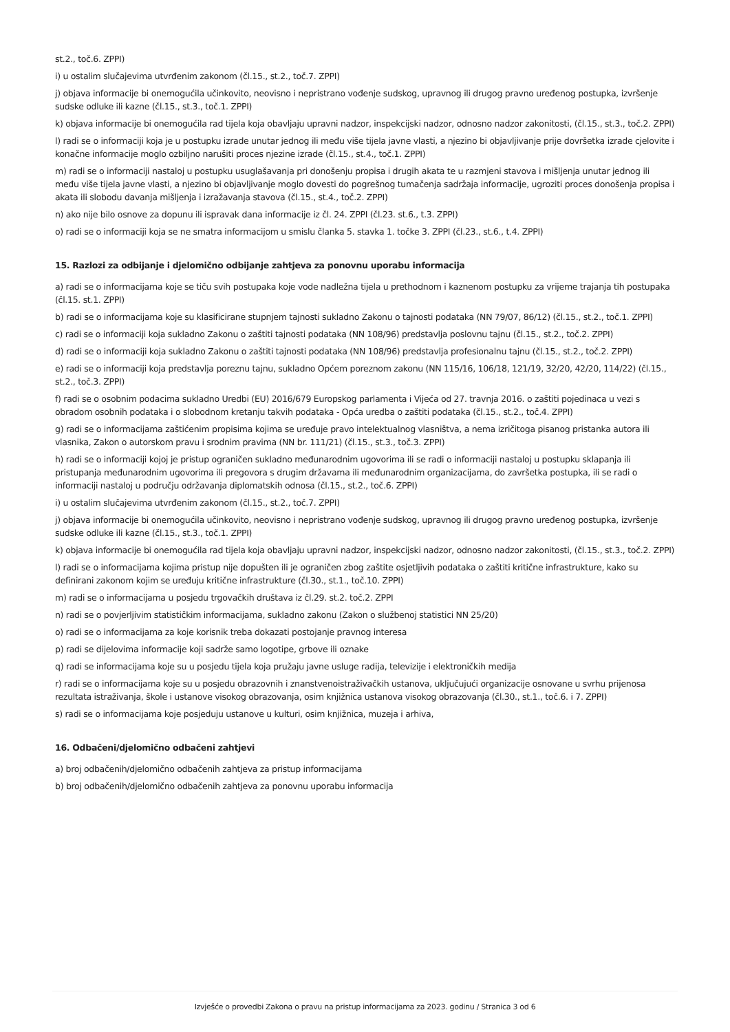st.2., toč.6. ZPPI)
i) u ostalim slučajevima utvrđenim zakonom (čl.15., st.2., toč.7. ZPPI)
j) objava informacije bi onemogućila učinkovito, neovisno i nepristrano vođenje sudskog, upravnog ili drugog pravno uređenog postupka, izvršenje sudske odluke ili kazne (čl.15., st.3., toč.1. ZPPI)
k) objava informacije bi onemogućila rad tijela koja obavljaju upravni nadzor, inspekcijski nadzor, odnosno nadzor zakonitosti, (čl.15., st.3., toč.2. ZPPI)
l) radi se o informaciji koja je u postupku izrade unutar jednog ili među više tijela javne vlasti, a njezino bi objavljivanje prije dovršetka izrade cjelovite i konačne informacije moglo ozbiljno narušiti proces njezine izrade (čl.15., st.4., toč.1. ZPPI)
m) radi se o informaciji nastaloj u postupku usuglašavanja pri donošenju propisa i drugih akata te u razmjeni stavova i mišljenja unutar jednog ili među više tijela javne vlasti, a njezino bi objavljivanje moglo dovesti do pogrešnog tumačenja sadržaja informacije, ugroziti proces donošenja propisa i akata ili slobodu davanja mišljenja i izražavanja stavova (čl.15., st.4., toč.2. ZPPI)
n) ako nije bilo osnove za dopunu ili ispravak dana informacije iz čl. 24. ZPPI (čl.23. st.6., t.3. ZPPI)
o) radi se o informaciji koja se ne smatra informacijom u smislu članka 5. stavka 1. točke 3. ZPPI (čl.23., st.6., t.4. ZPPI)
15. Razlozi za odbijanje i djelomično odbijanje zahtjeva za ponovnu uporabu informacija
a) radi se o informacijama koje se tiču svih postupaka koje vode nadležna tijela u prethodnom i kaznenom postupku za vrijeme trajanja tih postupaka (čl.15. st.1. ZPPI)
b) radi se o informacijama koje su klasificirane stupnjem tajnosti sukladno Zakonu o tajnosti podataka (NN 79/07, 86/12) (čl.15., st.2., toč.1. ZPPI)
c) radi se o informaciji koja sukladno Zakonu o zaštiti tajnosti podataka (NN 108/96) predstavlja poslovnu tajnu (čl.15., st.2., toč.2. ZPPI)
d) radi se o informaciji koja sukladno Zakonu o zaštiti tajnosti podataka (NN 108/96) predstavlja profesionalnu tajnu (čl.15., st.2., toč.2. ZPPI)
e) radi se o informaciji koja predstavlja poreznu tajnu, sukladno Općem poreznom zakonu (NN 115/16, 106/18, 121/19, 32/20, 42/20, 114/22) (čl.15., st.2., toč.3. ZPPI)
f) radi se o osobnim podacima sukladno Uredbi (EU) 2016/679 Europskog parlamenta i Vijeća od 27. travnja 2016. o zaštiti pojedinaca u vezi s obradom osobnih podataka i o slobodnom kretanju takvih podataka - Opća uredba o zaštiti podataka (čl.15., st.2., toč.4. ZPPI)
g) radi se o informacijama zaštićenim propisima kojima se uređuje pravo intelektualnog vlasništva, a nema izričitoga pisanog pristanka autora ili vlasnika, Zakon o autorskom pravu i srodnim pravima (NN br. 111/21) (čl.15., st.3., toč.3. ZPPI)
h) radi se o informaciji kojoj je pristup ograničen sukladno međunarodnim ugovorima ili se radi o informaciji nastaloj u postupku sklapanja ili pristupanja međunarodnim ugovorima ili pregovora s drugim državama ili međunarodnim organizacijama, do završetka postupka, ili se radi o informaciji nastaloj u području održavanja diplomatskih odnosa (čl.15., st.2., toč.6. ZPPI)
i) u ostalim slučajevima utvrđenim zakonom (čl.15., st.2., toč.7. ZPPI)
j) objava informacije bi onemogućila učinkovito, neovisno i nepristrano vođenje sudskog, upravnog ili drugog pravno uređenog postupka, izvršenje sudske odluke ili kazne (čl.15., st.3., toč.1. ZPPI)
k) objava informacije bi onemogućila rad tijela koja obavljaju upravni nadzor, inspekcijski nadzor, odnosno nadzor zakonitosti, (čl.15., st.3., toč.2. ZPPI)
l) radi se o informacijama kojima pristup nije dopušten ili je ograničen zbog zaštite osjetljivih podataka o zaštiti kritične infrastrukture, kako su definirani zakonom kojim se uređuju kritične infrastrukture (čl.30., st.1., toč.10. ZPPI)
m) radi se o informacijama u posjedu trgovačkih društava iz čl.29. st.2. toč.2. ZPPI
n) radi se o povjerljivim statističkim informacijama, sukladno zakonu (Zakon o službenoj statistici NN 25/20)
o) radi se o informacijama za koje korisnik treba dokazati postojanje pravnog interesa
p) radi se dijelovima informacije koji sadrže samo logotipe, grbove ili oznake
q) radi se informacijama koje su u posjedu tijela koja pružaju javne usluge radija, televizije i elektroničkih medija
r) radi se o informacijama koje su u posjedu obrazovnih i znanstvenoistraživačkih ustanova, uključujući organizacije osnovane u svrhu prijenosa rezultata istraživanja, škole i ustanove visokog obrazovanja, osim knjižnica ustanova visokog obrazovanja (čl.30., st.1., toč.6. i 7. ZPPI)
s) radi se o informacijama koje posjeduju ustanove u kulturi, osim knjižnica, muzeja i arhiva,
16. Odbačeni/djelomično odbačeni zahtjevi
a) broj odbačenih/djelomično odbačenih zahtjeva za pristup informacijama
b) broj odbačenih/djelomično odbačenih zahtjeva za ponovnu uporabu informacija
Izvješće o provedbi Zakona o pravu na pristup informacijama za 2023. godinu / Stranica 3 od 6